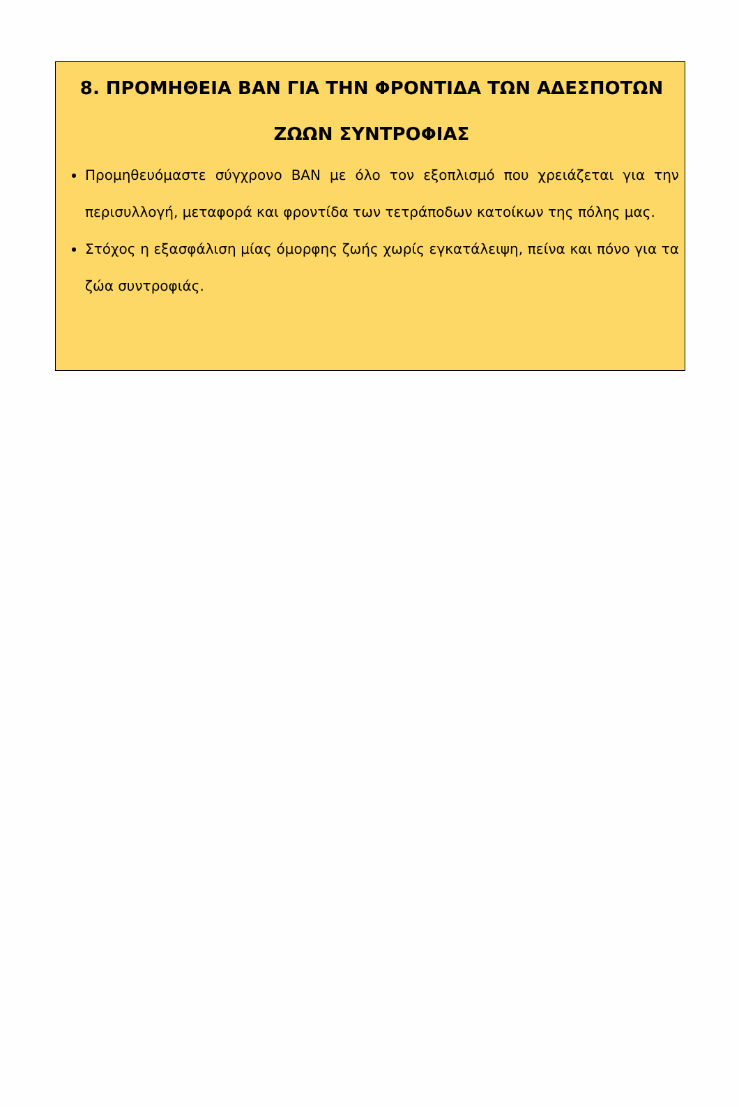8. ΠΡΟΜΗΘΕΙΑ ΒΑΝ ΓΙΑ ΤΗΝ ΦΡΟΝΤΙΔΑ ΤΩΝ ΑΔΕΣΠΟΤΩΝ ΖΩΩΝ ΣΥΝΤΡΟΦΙΑΣ
Προμηθευόμαστε σύγχρονο ΒΑΝ με όλο τον εξοπλισμό που χρειάζεται για την περισυλλογή, μεταφορά και φροντίδα των τετράποδων κατοίκων της πόλης μας.
Στόχος η εξασφάλιση μίας όμορφης ζωής χωρίς εγκατάλειψη, πείνα και πόνο για τα ζώα συντροφιάς.